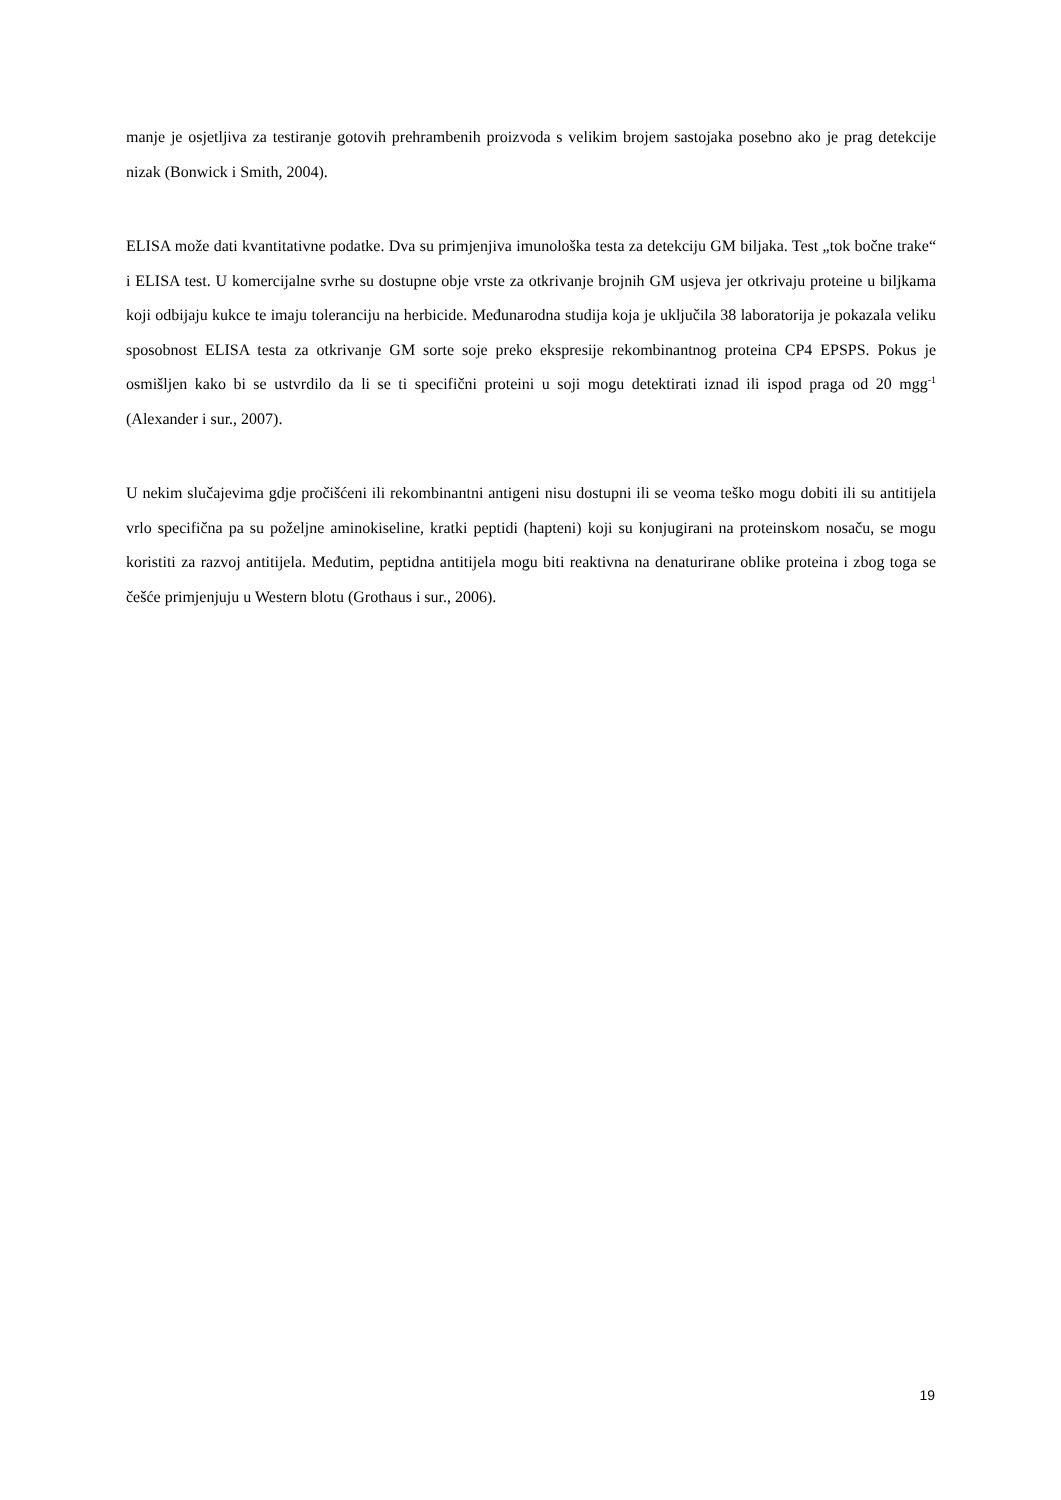manje je osjetljiva za testiranje gotovih prehrambenih proizvoda s velikim brojem sastojaka posebno ako je prag detekcije nizak (Bonwick i Smith, 2004).
ELISA može dati kvantitativne podatke. Dva su primjenjiva imunološka testa za detekciju GM biljaka. Test „tok bočne trake“ i ELISA test. U komercijalne svrhe su dostupne obje vrste za otkrivanje brojnih GM usjeva jer otkrivaju proteine u biljkama koji odbijaju kukce te imaju toleranciju na herbicide. Međunarodna studija koja je uključila 38 laboratorija je pokazala veliku sposobnost ELISA testa za otkrivanje GM sorte soje preko ekspresije rekombinantnog proteina CP4 EPSPS. Pokus je osmišljen kako bi se ustvrdilo da li se ti specifični proteini u soji mogu detektirati iznad ili ispod praga od 20 mgg<sup>-1</sup> (Alexander i sur., 2007).
U nekim slučajevima gdje pročišćeni ili rekombinantni antigeni nisu dostupni ili se veoma teško mogu dobiti ili su antitijela vrlo specifična pa su poželjne aminokiseline, kratki peptidi (hapteni) koji su konjugirani na proteinskom nosaču, se mogu koristiti za razvoj antitijela. Međutim, peptidna antitijela mogu biti reaktivna na denaturirane oblike proteina i zbog toga se češće primjenjuju u Western blotu (Grothaus i sur., 2006).
19